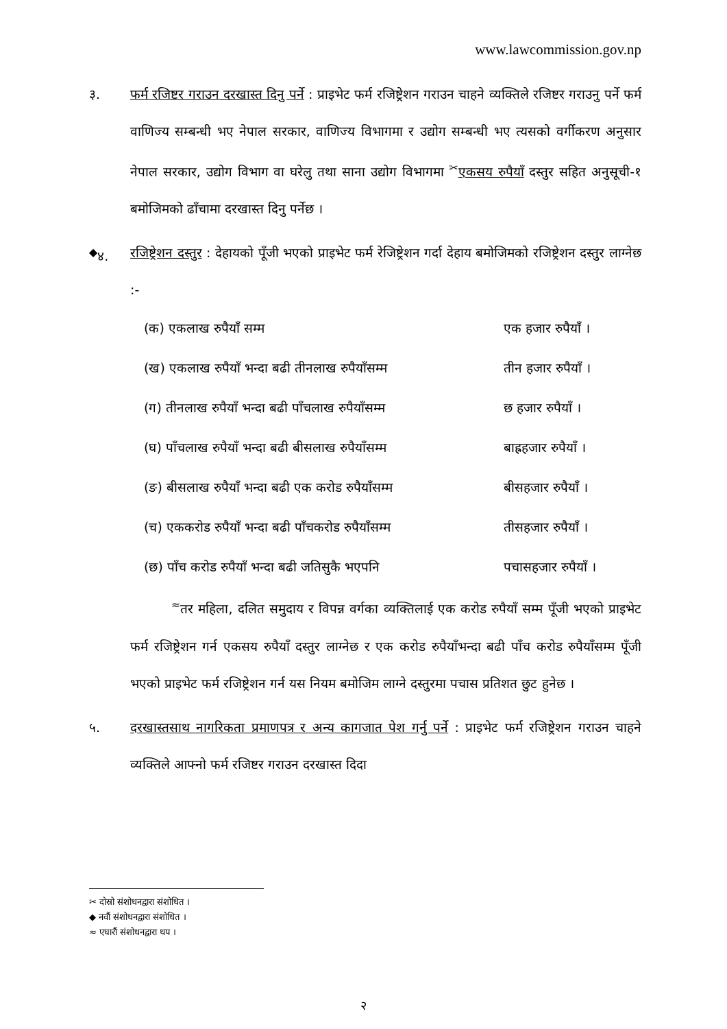www.lawcommission.gov.np
३. फर्म रजिष्टर गराउन दरखास्त दिनु पर्ने : प्राइभेट फर्म रजिष्ट्रेशन गराउन चाहने व्यक्तिले रजिष्टर गराउनु पर्ने फर्म वाणिज्य सम्बन्धी भए नेपाल सरकार, वाणिज्य विभागमा र उद्योग सम्बन्धी भए त्यसको वर्गीकरण अनुसार नेपाल सरकार, उद्योग विभाग वा घरेलु तथा साना उद्योग विभागमा <sup>✂</sup>एकसय रुपैयाँ दस्तुर सहित अनुसूची-१ बमोजिमको ढाँचामा दरखास्त दिनु पर्नेछ ।
<sup>◆</sup>४. रजिष्ट्रेशन दस्तुर : देहायको पूँजी भएको प्राइभेट फर्म रेजिष्ट्रेशन गर्दा देहाय बमोजिमको रजिष्ट्रेशन दस्तुर लाग्नेछ :-
(क) एकलाख रुपैयाँ सम्म एक हजार रुपैयाँ ।
(ख) एकलाख रुपैयाँ भन्दा बढी तीनलाख रुपैयाँसम्म तीन हजार रुपैयाँ ।
(ग) तीनलाख रुपैयाँ भन्दा बढी पाँचलाख रुपैयाँसम्म छ हजार रुपैयाँ ।
(घ) पाँचलाख रुपैयाँ भन्दा बढी बीसलाख रुपैयाँसम्म बाह्रहजार रुपैयाँ ।
(ङ) बीसलाख रुपैयाँ भन्दा बढी एक करोड रुपैयाँसम्म बीसहजार रुपैयाँ ।
(च) एककरोड रुपैयाँ भन्दा बढी पाँचकरोड रुपैयाँसम्म तीसहजार रुपैयाँ ।
(छ) पाँच करोड रुपैयाँ भन्दा बढी जतिसुकै भएपनि पचासहजार रुपैयाँ ।
<sup>≈</sup>तर महिला, दलित समुदाय र विपन्न वर्गका व्यक्तिलाई एक करोड रुपैयाँ सम्म पूँजी भएको प्राइभेट फर्म रजिष्ट्रेशन गर्न एकसय रुपैयाँ दस्तुर लाग्नेछ र एक करोड रुपैयाँभन्दा बढी पाँच करोड रुपैयाँसम्म पूँजी भएको प्राइभेट फर्म रजिष्ट्रेशन गर्न यस नियम बमोजिम लाग्ने दस्तुरमा पचास प्रतिशत छुट हुनेछ ।
५. दरखास्तसाथ नागरिकता प्रमाणपत्र र अन्य कागजात पेश गर्नु पर्ने : प्राइभेट फर्म रजिष्ट्रेशन गराउन चाहने व्यक्तिले आफ्नो फर्म रजिष्टर गराउन दरखास्त दिदा
✂ दोस्रो संशोधनद्वारा संशोधित ।
◆ नवौं संशोधनद्वारा संशोधित ।
≈ एघारौं संशोधनद्वारा थप ।
२